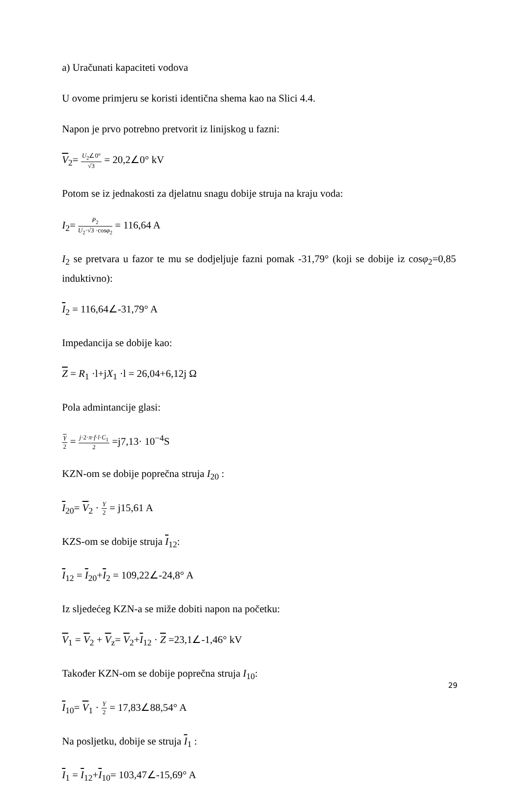a) Uračunati kapaciteti vodova
U ovome primjeru se koristi identična shema kao na Slici 4.4.
Napon je prvo potrebno pretvorit iz linijskog u fazni:
V<sub>2</sub>= U<sub>2</sub>∠0° √3 = 20,2∠0° kV
Potom se iz jednakosti za djelatnu snagu dobije struja na kraju voda:
I<sub>2</sub>= P<sub>2</sub> U<sub>2</sub>·√3 ·cosφ<sub>2</sub> = 116,64 A
I<sub>2</sub> se pretvara u fazor te mu se dodjeljuje fazni pomak -31,79° (koji se dobije iz cosφ<sub>2</sub>=0,85 induktivno):
I<sub>2</sub> = 116,64∠-31,79° A
Impedancija se dobije kao:
Z = R<sub>1</sub> ·l+jX<sub>1</sub> ·l = 26,04+6,12j Ω
Pola admintancije glasi:
Y 2 = j·2·π·f·l·C<sub>1</sub> 2 =j7,13· 10<sup>−4</sup>S
KZN-om se dobije poprečna struja I<sub>20</sub> :
I<sub>20</sub>= V<sub>2</sub> · Y 2 = j15,61 A
KZS-om se dobije struja I<sub>12</sub>:
I<sub>12</sub> = I<sub>20</sub>+I<sub>2</sub> = 109,22∠-24,8° A
Iz sljedećeg KZN-a se miže dobiti napon na početku:
V<sub>1</sub> = V<sub>2</sub> + V<sub>z</sub>= V<sub>2</sub>+I<sub>12</sub> · Z =23,1∠-1,46° kV
Također KZN-om se dobije poprečna struja I<sub>10</sub>:
I<sub>10</sub>= V<sub>1</sub> · Y 2 = 17,83∠88,54° A
Na posljetku, dobije se struja I<sub>1</sub> :
I<sub>1</sub> = I<sub>12</sub>+I<sub>10</sub>= 103,47∠-15,69° A
29